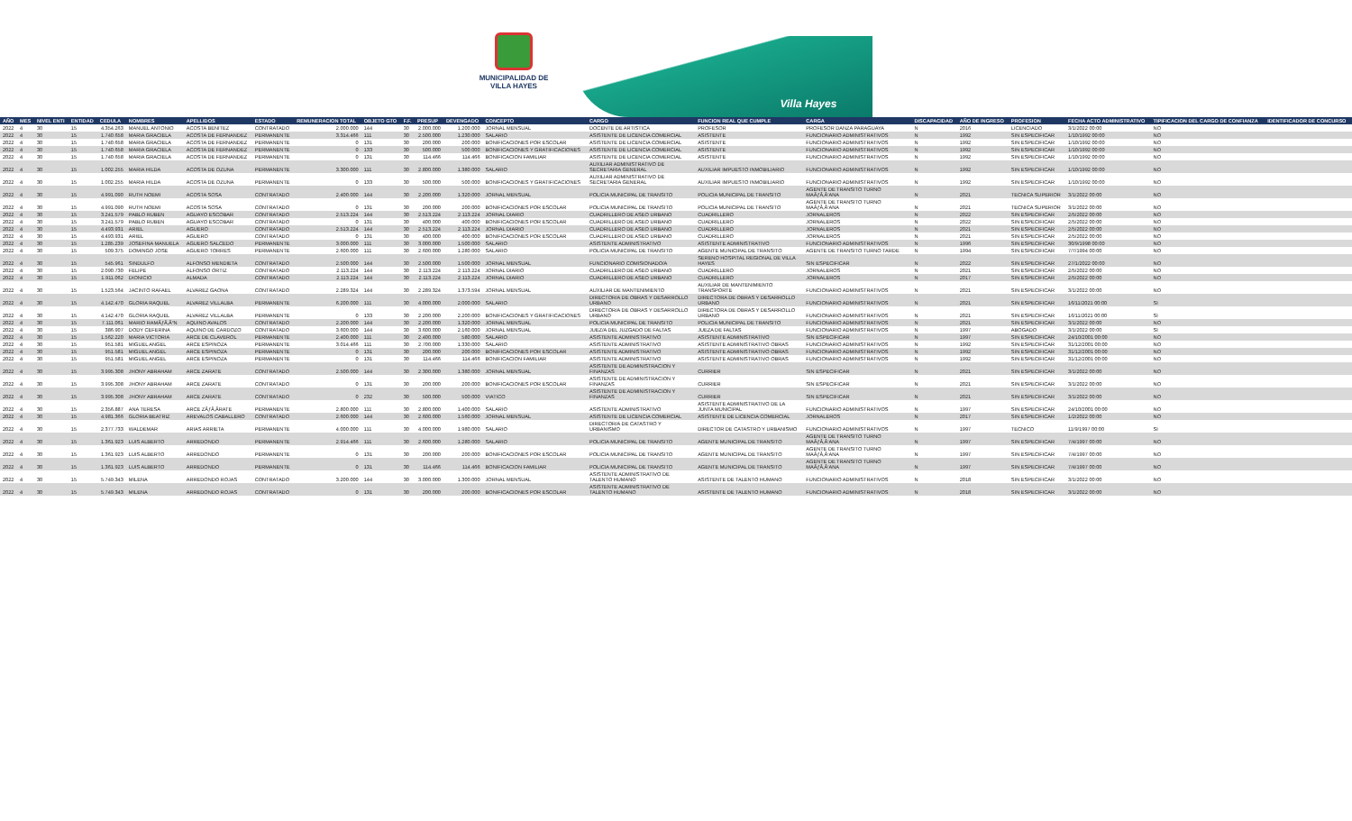MUNICIPALIDAD DE
VILLA HAYES
Villa Hayes
| AÑO | MES | NIVEL ENTI | ENTIDAD | CEDULA | NOMBRES | APELLIDOS | ESTADO | REMUNERACION TOTAL | OBJETO GTO | F.F. | PRESUP | DEVENGADO | CONCEPTO | CARGO | FUNCION REAL QUE CUMPLE | CARGA | DISCAPACIDAD | AÑO DE INGRESO | PROFESION | FECHA ACTO ADMINISTRATIVO | TIPIFICACION DEL CARGO DE CONFIANZA | IDENTIFICADOR DE CONCURSO |
| --- | --- | --- | --- | --- | --- | --- | --- | --- | --- | --- | --- | --- | --- | --- | --- | --- | --- | --- | --- | --- | --- | --- |
| 2022 | 4 | 30 | 15 | 4.354.263 | MANUEL ANTONIO | ACOSTA BENITEZ | CONTRATADO | 2.000.000 | 144 | 30 | 2.000.000 | 1.200.000 | JORNAL MENSUAL | DOCENTE DE ARTISTICA | PROFESOR | PROFESOR DANZA PARAGUAYA | N | 2016 | LICENCIADO | 3/1/2022 00:00 | NO | |
| 2022 | 4 | 30 | 15 | 1.740.658 | MARIA GRACIELA | ACOSTA DE FERNANDEZ | PERMANENTE | 3.314.466 | 111 | 30 | 2.500.000 | 1.230.000 | SALARIO | ASISTENTE DE LICENCIA COMERCIAL | ASISTENTE | FUNCIONARIO ADMINISTRATIVOS | N | 1992 | SIN ESPECIFICAR | 1/10/1992 00:00 | NO | |
| 2022 | 4 | 30 | 15 | 1.740.658 | MARIA GRACIELA | ACOSTA DE FERNANDEZ | PERMANENTE | 0 | 131 | 30 | 200.000 | 200.000 | BONIFICACIONES POR ESCOLAR | ASISTENTE DE LICENCIA COMERCIAL | ASISTENTE | FUNCIONARIO ADMINISTRATIVOS | N | 1992 | SIN ESPECIFICAR | 1/10/1992 00:00 | NO | |
| 2022 | 4 | 30 | 15 | 1.740.658 | MARIA GRACIELA | ACOSTA DE FERNANDEZ | PERMANENTE | 0 | 133 | 30 | 500.000 | 500.000 | BONIFICACIONES Y GRATIFICACIONES | ASISTENTE DE LICENCIA COMERCIAL | ASISTENTE | FUNCIONARIO ADMINISTRATIVOS | N | 1992 | SIN ESPECIFICAR | 1/10/1992 00:00 | NO | |
| 2022 | 4 | 30 | 15 | 1.740.658 | MARIA GRACIELA | ACOSTA DE FERNANDEZ | PERMANENTE | 0 | 131 | 30 | 114.466 | 114.466 | BONIFICACION FAMILIAR | ASISTENTE DE LICENCIA COMERCIAL | ASISTENTE | FUNCIONARIO ADMINISTRATIVOS | N | 1992 | SIN ESPECIFICAR | 1/10/1992 00:00 | NO | |
| 2022 | 4 | 30 | 15 | 1.002.255 | MARIA HILDA | ACOSTA DE OZUNA | PERMANENTE | 3.300.000 | 111 | 30 | 2.800.000 | 1.380.000 | SALARIO | AUXILIAR ADMINISTRATIVO DE SECRETARIA GENERAL | AUXILIAR IMPUESTO INMOBILIARIO | FUNCIONARIO ADMINISTRATIVOS | N | 1992 | SIN ESPECIFICAR | 1/10/1992 00:00 | NO | |
| 2022 | 4 | 30 | 15 | 1.002.255 | MARIA HILDA | ACOSTA DE OZUNA | PERMANENTE | 0 | 133 | 30 | 500.000 | 500.000 | BONIFICACIONES Y GRATIFICACIONES | AUXILIAR ADMINISTRATIVO DE SECRETARIA GENERAL | AUXILIAR IMPUESTO INMOBILIARIO | FUNCIONARIO ADMINISTRATIVOS | N | 1992 | SIN ESPECIFICAR | 1/10/1992 00:00 | NO | |
| 2022 | 4 | 30 | 15 | 4.991.090 | RUTH NOEMI | ACOSTA SOSA | CONTRATADO | 2.400.000 | 144 | 30 | 2.200.000 | 1.320.000 | JORNAL MENSUAL | POLICIA MUNICIPAL DE TRANSITO | POLICIA MUNICIPAL DE TRANSITO | AGENTE DE TRANSITO TURNO MAÃƒÂ‚Â‘ANA | N | 2021 | TECNICA SUPERIOR | 3/1/2022 00:00 | NO | |
| 2022 | 4 | 30 | 15 | 4.991.090 | RUTH NOEMI | ACOSTA SOSA | CONTRATADO | 0 | 131 | 30 | 200.000 | 200.000 | BONIFICACIONES POR ESCOLAR | POLICIA MUNICIPAL DE TRANSITO | POLICIA MUNICIPAL DE TRANSITO | AGENTE DE TRANSITO TURNO MAÃƒÂ‚Â‘ANA | N | 2021 | TECNICA SUPERIOR | 3/1/2022 00:00 | NO | |
| 2022 | 4 | 30 | 15 | 3.241.579 | PABLO RUBEN | AGUAYO ESCOBAR | CONTRATADO | 2.513.224 | 144 | 30 | 2.513.224 | 2.113.224 | JORNAL DIARIO | CUADRILLERO DE ASEO URBANO | CUADRILLERO | JORNALEROS | N | 2022 | SIN ESPECIFICAR | 2/5/2022 00:00 | NO | |
| 2022 | 4 | 30 | 15 | 3.241.579 | PABLO RUBEN | AGUAYO ESCOBAR | CONTRATADO | 0 | 131 | 30 | 400.000 | 400.000 | BONIFICACIONES POR ESCOLAR | CUADRILLERO DE ASEO URBANO | CUADRILLERO | JORNALEROS | N | 2022 | SIN ESPECIFICAR | 2/5/2022 00:00 | NO | |
| 2022 | 4 | 30 | 15 | 4.493.931 | ARIEL | AGUERO | CONTRATADO | 2.513.224 | 144 | 30 | 2.513.224 | 2.113.224 | JORNAL DIARIO | CUADRILLERO DE ASEO URBANO | CUADRILLERO | JORNALEROS | N | 2021 | SIN ESPECIFICAR | 2/5/2022 00:00 | NO | |
| 2022 | 4 | 30 | 15 | 4.493.931 | ARIEL | AGUERO | CONTRATADO | 0 | 131 | 30 | 400.000 | 400.000 | BONIFICACIONES POR ESCOLAR | CUADRILLERO DE ASEO URBANO | CUADRILLERO | JORNALEROS | N | 2021 | SIN ESPECIFICAR | 2/5/2022 00:00 | NO | |
| 2022 | 4 | 30 | 15 | 1.285.239 | JOSEFINA MANUELA | AGUERO SALCEDO | PERMANENTE | 3.000.000 | 111 | 30 | 3.000.000 | 1.500.000 | SALARIO | ASISTENTE ADMINISTRATIVO | ASISTENTE ADMINISTRATIVO | FUNCIONARIO ADMINISTRATIVOS | N | 1996 | SIN ESPECIFICAR | 30/9/1998 00:00 | NO | |
| 2022 | 4 | 30 | 15 | 509.375 | DOMINGO JOSE | AGUERO TORRES | PERMANENTE | 2.600.000 | 111 | 30 | 2.600.000 | 1.280.000 | SALARIO | POLICIA MUNICIPAL DE TRANSITO | AGENTE MUNICIPAL DE TRANSITO | AGENTE DE TRANSITO TURNO TARDE | N | 1994 | SIN ESPECIFICAR | 7/7/1994 00:00 | NO | |
| 2022 | 4 | 30 | 15 | 545.961 | SINDULFO | ALFONSO MENDIETA | CONTRATADO | 2.500.000 | 144 | 30 | 2.500.000 | 1.500.000 | JORNAL MENSUAL | FUNCIONARIO COMISIONADO/A | SERENO HOSPITAL REGIONAL DE VILLA HAYES | SIN ESPECIFICAR | N | 2022 | SIN ESPECIFICAR | 27/1/2022 00:00 | NO | |
| 2022 | 4 | 30 | 15 | 2.090.730 | FELIPE | ALFONSO ORTIZ | CONTRATADO | 2.113.224 | 144 | 30 | 2.113.224 | 2.113.224 | JORNAL DIARIO | CUADRILLERO DE ASEO URBANO | CUADRILLERO | JORNALEROS | N | 2021 | SIN ESPECIFICAR | 2/5/2022 00:00 | NO | |
| 2022 | 4 | 30 | 15 | 1.911.062 | DIONICIO | ALMADA | CONTRATADO | 2.113.224 | 144 | 30 | 2.113.224 | 2.113.224 | JORNAL DIARIO | CUADRILLERO DE ASEO URBANO | CUADRILLERO | JORNALEROS | N | 2017 | SIN ESPECIFICAR | 2/5/2022 00:00 | NO | |
| 2022 | 4 | 30 | 15 | 1.523.564 | JACINTO RAFAEL | ALVAREZ GAONA | CONTRATADO | 2.289.324 | 144 | 30 | 2.289.324 | 1.373.594 | JORNAL MENSUAL | AUXILIAR DE MANTENIMIENTO | AUXILIAR DE MANTENIMIENTO TRANSPORTE | FUNCIONARIO ADMINISTRATIVOS | N | 2021 | SIN ESPECIFICAR | 3/1/2022 00:00 | NO | |
| 2022 | 4 | 30 | 15 | 4.142.470 | GLORIA RAQUEL | ALVAREZ VILLALBA | PERMANENTE | 6.200.000 | 111 | 30 | 4.000.000 | 2.000.000 | SALARIO | DIRECTOR/A DE OBRAS Y DESARROLLO URBANO | DIRECTORA DE OBRAS Y DESARROLLO URBANO | FUNCIONARIO ADMINISTRATIVOS | N | 2021 | SIN ESPECIFICAR | 16/11/2021 00:00 | SI | |
| 2022 | 4 | 30 | 15 | 4.142.470 | GLORIA RAQUEL | ALVAREZ VILLALBA | PERMANENTE | 0 | 133 | 30 | 2.200.000 | 2.200.000 | BONIFICACIONES Y GRATIFICACIONES | DIRECTOR/A DE OBRAS Y DESARROLLO URBANO | DIRECTORA DE OBRAS Y DESARROLLO URBANO | FUNCIONARIO ADMINISTRATIVOS | N | 2021 | SIN ESPECIFICAR | 16/11/2021 00:00 | SI | |
| 2022 | 4 | 30 | 15 | 7.111.061 | MARIO RAMÃƒÂ‚Â“N | AQUINO AVALOS | CONTRATADO | 2.200.000 | 144 | 30 | 2.200.000 | 1.320.000 | JORNAL MENSUAL | POLICIA MUNICIPAL DE TRANSITO | POLICIA MUNICIPAL DE TRANSITO | FUNCIONARIO ADMINISTRATIVOS | N | 2021 | SIN ESPECIFICAR | 3/1/2022 00:00 | NO | |
| 2022 | 4 | 30 | 15 | 386.907 | DODY CEFERINA | AQUINO DE CARDOZO | CONTRATADO | 3.600.000 | 144 | 30 | 3.600.000 | 2.160.000 | JORNAL MENSUAL | JUEZ/A DEL JUZGADO DE FALTAS | JUEZA DE FALTAS | FUNCIONARIO ADMINISTRATIVOS | N | 1997 | ABOGADO | 3/1/2022 00:00 | SI | |
| 2022 | 4 | 30 | 15 | 1.562.220 | MARIA VICTORIA | ARCE DE CLAVEROL | PERMANENTE | 2.400.000 | 111 | 30 | 2.400.000 | 580.000 | SALARIO | ASISTENTE ADMINISTRATIVO | ASISTENTE ADMINISTRATIVO | SIN ESPECIFICAR | N | 1997 | SIN ESPECIFICAR | 24/10/2001 00:00 | NO | |
| 2022 | 4 | 30 | 15 | 951.581 | MIGUEL ANGEL | ARCE ESPINOZA | PERMANENTE | 3.014.466 | 111 | 30 | 2.700.000 | 1.330.000 | SALARIO | ASISTENTE ADMINISTRATIVO | ASISTENTE ADMINISTRATIVO OBRAS | FUNCIONARIO ADMINISTRATIVOS | N | 1992 | SIN ESPECIFICAR | 31/12/2001 00:00 | NO | |
| 2022 | 4 | 30 | 15 | 951.581 | MIGUEL ANGEL | ARCE ESPINOZA | PERMANENTE | 0 | 131 | 30 | 200.000 | 200.000 | BONIFICACIONES POR ESCOLAR | ASISTENTE ADMINISTRATIVO | ASISTENTE ADMINISTRATIVO OBRAS | FUNCIONARIO ADMINISTRATIVOS | N | 1992 | SIN ESPECIFICAR | 31/12/2001 00:00 | NO | |
| 2022 | 4 | 30 | 15 | 951.581 | MIGUEL ANGEL | ARCE ESPINOZA | PERMANENTE | 0 | 131 | 30 | 114.466 | 114.466 | BONIFICACION FAMILIAR | ASISTENTE ADMINISTRATIVO | ASISTENTE ADMINISTRATIVO OBRAS | FUNCIONARIO ADMINISTRATIVOS | N | 1992 | SIN ESPECIFICAR | 31/12/2001 00:00 | NO | |
| 2022 | 4 | 30 | 15 | 3.995.308 | JHONY ABRAHAM | ARCE ZARATE | CONTRATADO | 2.500.000 | 144 | 30 | 2.300.000 | 1.380.000 | JORNAL MENSUAL | ASISTENTE DE ADMINISTRACION Y FINANZAS | CURRIER | SIN ESPECIFICAR | N | 2021 | SIN ESPECIFICAR | 3/1/2022 00:00 | NO | |
| 2022 | 4 | 30 | 15 | 3.995.308 | JHONY ABRAHAM | ARCE ZARATE | CONTRATADO | 0 | 131 | 30 | 200.000 | 200.000 | BONIFICACIONES POR ESCOLAR | ASISTENTE DE ADMINISTRACION Y FINANZAS | CURRIER | SIN ESPECIFICAR | N | 2021 | SIN ESPECIFICAR | 3/1/2022 00:00 | NO | |
| 2022 | 4 | 30 | 15 | 3.995.308 | JHONY ABRAHAM | ARCE ZARATE | CONTRATADO | 0 | 232 | 30 | 500.000 | 500.000 | VIATICO | ASISTENTE DE ADMINISTRACION Y FINANZAS | CURRIER | SIN ESPECIFICAR | N | 2021 | SIN ESPECIFICAR | 3/1/2022 00:00 | NO | |
| 2022 | 4 | 30 | 15 | 2.356.887 | ANA TERESA | ARCE ZÃƒÂ‚ÂRATE | PERMANENTE | 2.800.000 | 111 | 30 | 2.800.000 | 1.400.000 | SALARIO | ASISTENTE ADMINISTRATIVO | ASISTENTE ADMINISTRATIVO DE LA JUNTA MUNICIPAL | FUNCIONARIO ADMINISTRATIVOS | N | 1997 | SIN ESPECIFICAR | 24/10/2001 00:00 | NO | |
| 2022 | 4 | 30 | 15 | 4.981.366 | GLORIA BEATRIZ | AREVALOS CABALLERO | CONTRATADO | 2.600.000 | 144 | 30 | 2.600.000 | 1.560.000 | JORNAL MENSUAL | ASISTENTE DE LICENCIA COMERCIAL | ASISTENTE DE LICENCIA COMERCIAL | JORNALEROS | N | 2017 | SIN ESPECIFICAR | 1/2/2022 00:00 | NO | |
| 2022 | 4 | 30 | 15 | 2.377.733 | WALDEMAR | ARIAS ARRIETA | PERMANENTE | 4.000.000 | 111 | 30 | 4.000.000 | 1.980.000 | SALARIO | DIRECTOR/A DE CATASTRO Y URBANISMO | DIRECTOR DE CATASTRO Y URBANISMO | FUNCIONARIO ADMINISTRATIVOS | N | 1997 | TECNICO | 11/9/1997 00:00 | SI | |
| 2022 | 4 | 30 | 15 | 1.361.923 | LUIS ALBERTO | ARREDONDO | PERMANENTE | 2.914.466 | 111 | 30 | 2.600.000 | 1.280.000 | SALARIO | POLICIA MUNICIPAL DE TRANSITO | AGENTE MUNICIPAL DE TRANSITO | AGENTE DE TRANSITO TURNO MAÃƒÂ‚Â‘ANA | N | 1997 | SIN ESPECIFICAR | 7/4/1997 00:00 | NO | |
| 2022 | 4 | 30 | 15 | 1.361.923 | LUIS ALBERTO | ARREDONDO | PERMANENTE | 0 | 131 | 30 | 200.000 | 200.000 | BONIFICACIONES POR ESCOLAR | POLICIA MUNICIPAL DE TRANSITO | AGENTE MUNICIPAL DE TRANSITO | AGENTE DE TRANSITO TURNO MAÃƒÂ‚Â‘ANA | N | 1997 | SIN ESPECIFICAR | 7/4/1997 00:00 | NO | |
| 2022 | 4 | 30 | 15 | 1.361.923 | LUIS ALBERTO | ARREDONDO | PERMANENTE | 0 | 131 | 30 | 114.466 | 114.466 | BONIFICACION FAMILIAR | POLICIA MUNICIPAL DE TRANSITO | AGENTE MUNICIPAL DE TRANSITO | AGENTE DE TRANSITO TURNO MAÃƒÂ‚Â‘ANA | N | 1997 | SIN ESPECIFICAR | 7/4/1997 00:00 | NO | |
| 2022 | 4 | 30 | 15 | 5.749.343 | MILENA | ARREDONDO ROJAS | CONTRATADO | 3.200.000 | 144 | 30 | 3.000.000 | 1.300.000 | JORNAL MENSUAL | ASISTENTE ADMINISTRATIVO DE TALENTO HUMANO | ASISTENTE DE TALENTO HUMANO | FUNCIONARIO ADMINISTRATIVOS | N | 2018 | SIN ESPECIFICAR | 3/1/2022 00:00 | NO | |
| 2022 | 4 | 30 | 15 | 5.749.343 | MILENA | ARREDONDO ROJAS | CONTRATADO | 0 | 131 | 30 | 200.000 | 200.000 | BONIFICACIONES POR ESCOLAR | ASISTENTE ADMINISTRATIVO DE TALENTO HUMANO | ASISTENTE DE TALENTO HUMANO | FUNCIONARIO ADMINISTRATIVOS | N | 2018 | SIN ESPECIFICAR | 3/1/2022 00:00 | NO | |